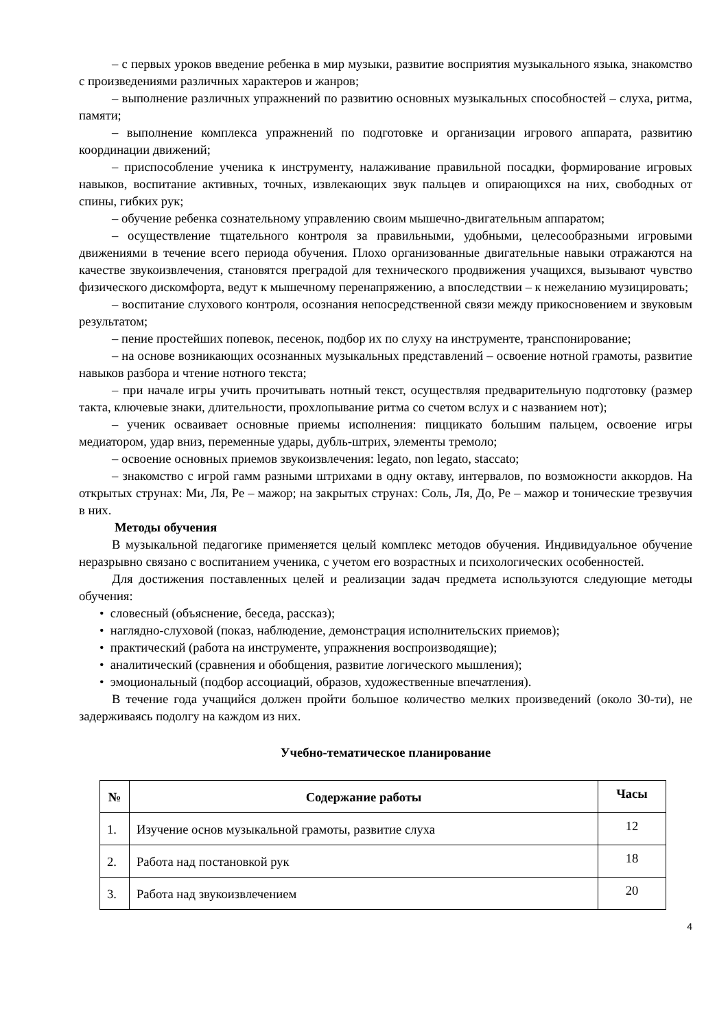– с первых уроков введение ребенка в мир музыки, развитие восприятия музыкального языка, знакомство с произведениями различных характеров и жанров;
– выполнение различных упражнений по развитию основных музыкальных способностей – слуха, ритма, памяти;
– выполнение комплекса упражнений по подготовке и организации игрового аппарата, развитию координации движений;
– приспособление ученика к инструменту, налаживание правильной посадки, формирование игровых навыков, воспитание активных, точных, извлекающих звук пальцев и опирающихся на них, свободных от спины, гибких рук;
– обучение ребенка сознательному управлению своим мышечно-двигательным аппаратом;
– осуществление тщательного контроля за правильными, удобными, целесообразными игровыми движениями в течение всего периода обучения. Плохо организованные двигательные навыки отражаются на качестве звукоизвлечения, становятся преградой для технического продвижения учащихся, вызывают чувство физического дискомфорта, ведут к мышечному перенапряжению, а впоследствии – к нежеланию музицировать;
– воспитание слухового контроля, осознания непосредственной связи между прикосновением и звуковым результатом;
– пение простейших попевок, песенок, подбор их по слуху на инструменте, транспонирование;
– на основе возникающих осознанных музыкальных представлений – освоение нотной грамоты, развитие навыков разбора и чтение нотного текста;
– при начале игры учить прочитывать нотный текст, осуществляя предварительную подготовку (размер такта, ключевые знаки, длительности, прохлопывание ритма со счетом вслух и с названием нот);
– ученик осваивает основные приемы исполнения: пиццикато большим пальцем, освоение игры медиатором, удар вниз, переменные удары, дубль-штрих, элементы тремоло;
– освоение основных приемов звукоизвлечения: legato, non legato, staccato;
– знакомство с игрой гамм разными штрихами в одну октаву, интервалов, по возможности аккордов. На открытых струнах: Ми, Ля, Ре – мажор; на закрытых струнах: Соль, Ля, До, Ре – мажор и тонические трезвучия в них.
Методы обучения
В музыкальной педагогике применяется целый комплекс методов обучения. Индивидуальное обучение неразрывно связано с воспитанием ученика, с учетом его возрастных и психологических особенностей.
Для достижения поставленных целей и реализации задач предмета используются следующие методы обучения:
• словесный (объяснение, беседа, рассказ);
• наглядно-слуховой (показ, наблюдение, демонстрация исполнительских приемов);
• практический (работа на инструменте, упражнения воспроизводящие);
• аналитический (сравнения и обобщения, развитие логического мышления);
• эмоциональный (подбор ассоциаций, образов, художественные впечатления).
В течение года учащийся должен пройти большое количество мелких произведений (около 30-ти), не задерживаясь подолгу на каждом из них.
Учебно-тематическое планирование
| № | Содержание работы | Часы |
| --- | --- | --- |
| 1. | Изучение основ музыкальной грамоты, развитие слуха | 12 |
| 2. | Работа над постановкой рук | 18 |
| 3. | Работа над звукоизвлечением | 20 |
4